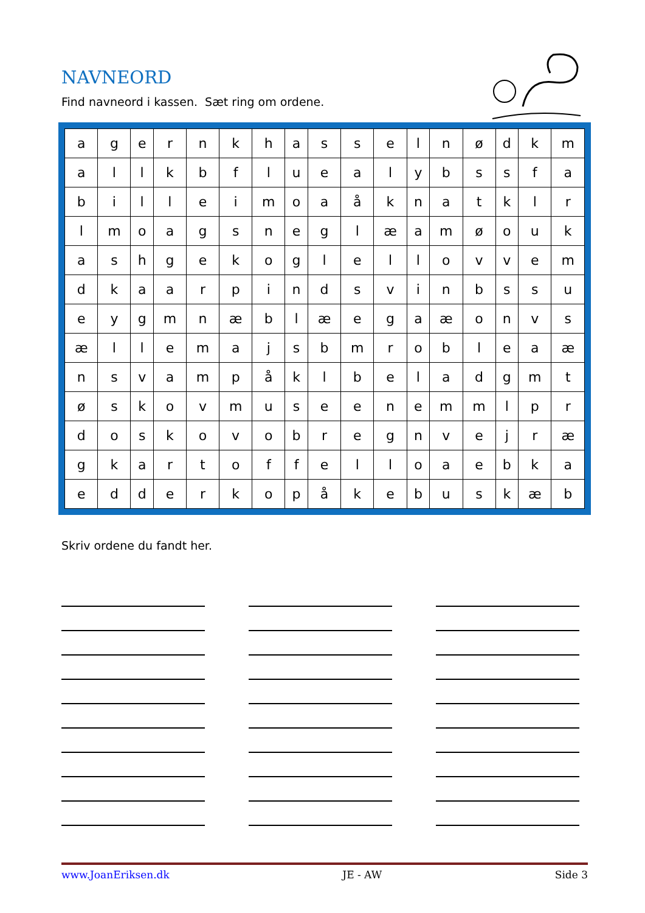NAVNEORD
Find navneord i kassen. Sæt ring om ordene.
| a | g | e | r | n | k | h | a | s | s | e | l | n | ø | d | k | m |
| a | l | l | k | b | f | l | u | e | a | l | y | b | s | s | f | a |
| b | i | l | l | e | i | m | o | a | å | k | n | a | t | k | l | r |
| l | m | o | a | g | s | n | e | g | l | æ | a | m | ø | o | u | k |
| a | s | h | g | e | k | o | g | l | e | l | l | o | v | v | e | m |
| d | k | a | a | r | p | i | n | d | s | v | i | n | b | s | s | u |
| e | y | g | m | n | æ | b | l | æ | e | g | a | æ | o | n | v | s |
| æ | l | l | e | m | a | j | s | b | m | r | o | b | l | e | a | æ |
| n | s | v | a | m | p | å | k | l | b | e | l | a | d | g | m | t |
| ø | s | k | o | v | m | u | s | e | e | n | e | m | m | l | p | r |
| d | o | s | k | o | v | o | b | r | e | g | n | v | e | j | r | æ |
| g | k | a | r | t | o | f | f | e | l | l | o | a | e | b | k | a |
| e | d | d | e | r | k | o | p | å | k | e | b | u | s | k | æ | b |
Skriv ordene du fandt her.
www.JoanEriksen.dk JE - AW Side 3